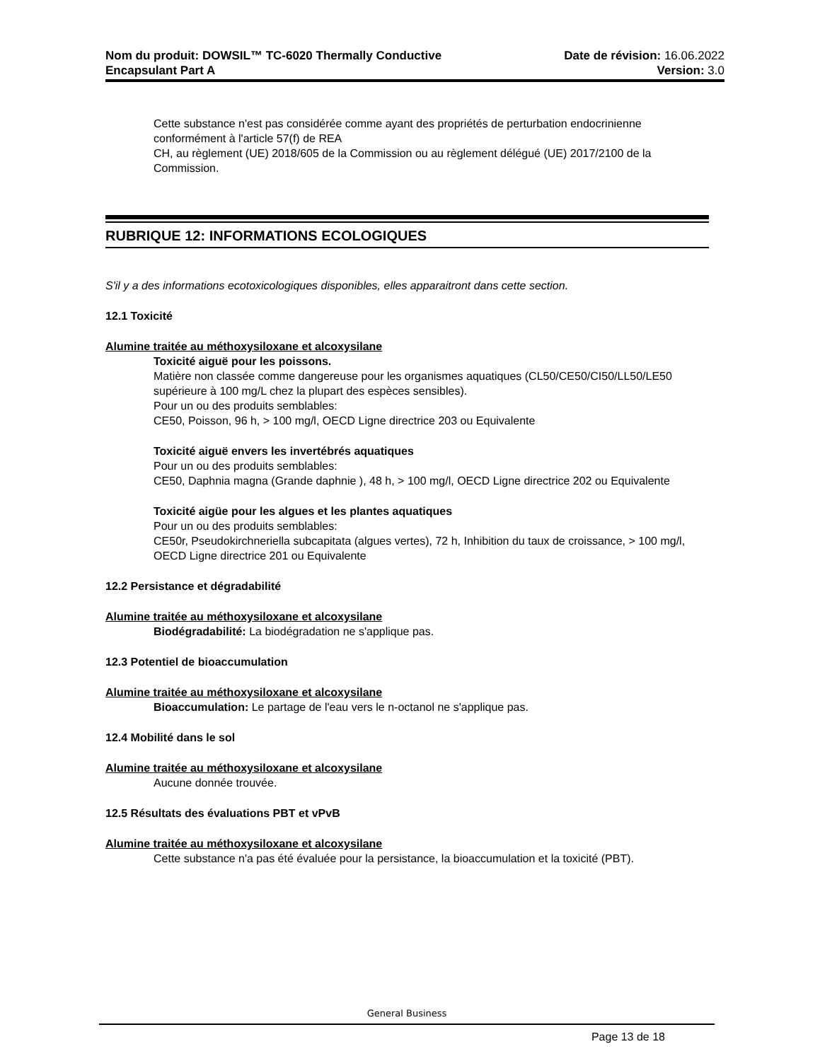Nom du produit: DOWSIL™ TC-6020 Thermally Conductive
Encapsulant Part A
Date de révision: 16.06.2022
Version: 3.0
Cette substance n'est pas considérée comme ayant des propriétés de perturbation endocrinienne conformément à l'article 57(f) de REA
CH, au règlement (UE) 2018/605 de la Commission ou au règlement délégué (UE) 2017/2100 de la Commission.
RUBRIQUE 12: INFORMATIONS ECOLOGIQUES
S'il y a des informations ecotoxicologiques disponibles, elles apparaitront dans cette section.
12.1 Toxicité
Alumine traitée au méthoxysiloxane et alcoxysilane
Toxicité aiguë pour les poissons.
Matière non classée comme dangereuse pour les organismes aquatiques (CL50/CE50/CI50/LL50/LE50 supérieure à 100 mg/L chez la plupart des espèces sensibles).
Pour un ou des produits semblables:
CE50, Poisson, 96 h, > 100 mg/l, OECD Ligne directrice 203 ou Equivalente
Toxicité aiguë envers les invertébrés aquatiques
Pour un ou des produits semblables:
CE50, Daphnia magna (Grande daphnie ), 48 h, > 100 mg/l, OECD Ligne directrice 202 ou Equivalente
Toxicité aigüe pour les algues et les plantes aquatiques
Pour un ou des produits semblables:
CE50r, Pseudokirchneriella subcapitata (algues vertes), 72 h, Inhibition du taux de croissance, > 100 mg/l, OECD Ligne directrice 201 ou Equivalente
12.2 Persistance et dégradabilité
Alumine traitée au méthoxysiloxane et alcoxysilane
Biodégradabilité: La biodégradation ne s'applique pas.
12.3 Potentiel de bioaccumulation
Alumine traitée au méthoxysiloxane et alcoxysilane
Bioaccumulation: Le partage de l'eau vers le n-octanol ne s'applique pas.
12.4 Mobilité dans le sol
Alumine traitée au méthoxysiloxane et alcoxysilane
Aucune donnée trouvée.
12.5 Résultats des évaluations PBT et vPvB
Alumine traitée au méthoxysiloxane et alcoxysilane
Cette substance n'a pas été évaluée pour la persistance, la bioaccumulation et la toxicité (PBT).
General Business
Page 13 de 18